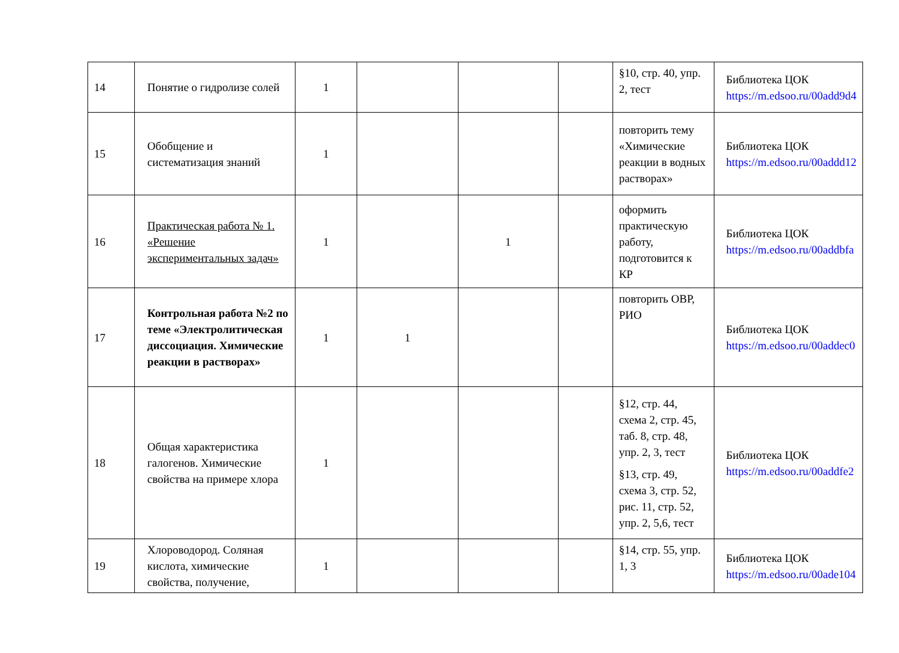| 14 | Понятие о гидролизе солей | 1 | | | | §10, стр. 40, упр. 2, тест | Библиотека ЦОК https://m.edsoo.ru/00add9d4 |
| 15 | Обобщение и систематизация знаний | 1 | | | | повторить тему «Химические реакции в водных растворах» | Библиотека ЦОК https://m.edsoo.ru/00addd12 |
| 16 | Практическая работа № 1. «Решение экспериментальных задач» | 1 | | 1 | | оформить практическую работу, подготовится к КР | Библиотека ЦОК https://m.edsoo.ru/00addbfa |
| 17 | Контрольная работа №2 по теме «Электролитическая диссоциация. Химические реакции в растворах» | 1 | 1 | | | повторить ОВР, РИО | Библиотека ЦОК https://m.edsoo.ru/00addec0 |
| 18 | Общая характеристика галогенов. Химические свойства на примере хлора | 1 | | | | §12, стр. 44, схема 2, стр. 45, таб. 8, стр. 48, упр. 2, 3, тест §13, стр. 49, схема 3, стр. 52, рис. 11, стр. 52, упр. 2, 5,6, тест | Библиотека ЦОК https://m.edsoo.ru/00addfe2 |
| 19 | Хлороводород. Соляная кислота, химические свойства, получение, | 1 | | | | §14, стр. 55, упр. 1, 3 | Библиотека ЦОК https://m.edsoo.ru/00ade104 |